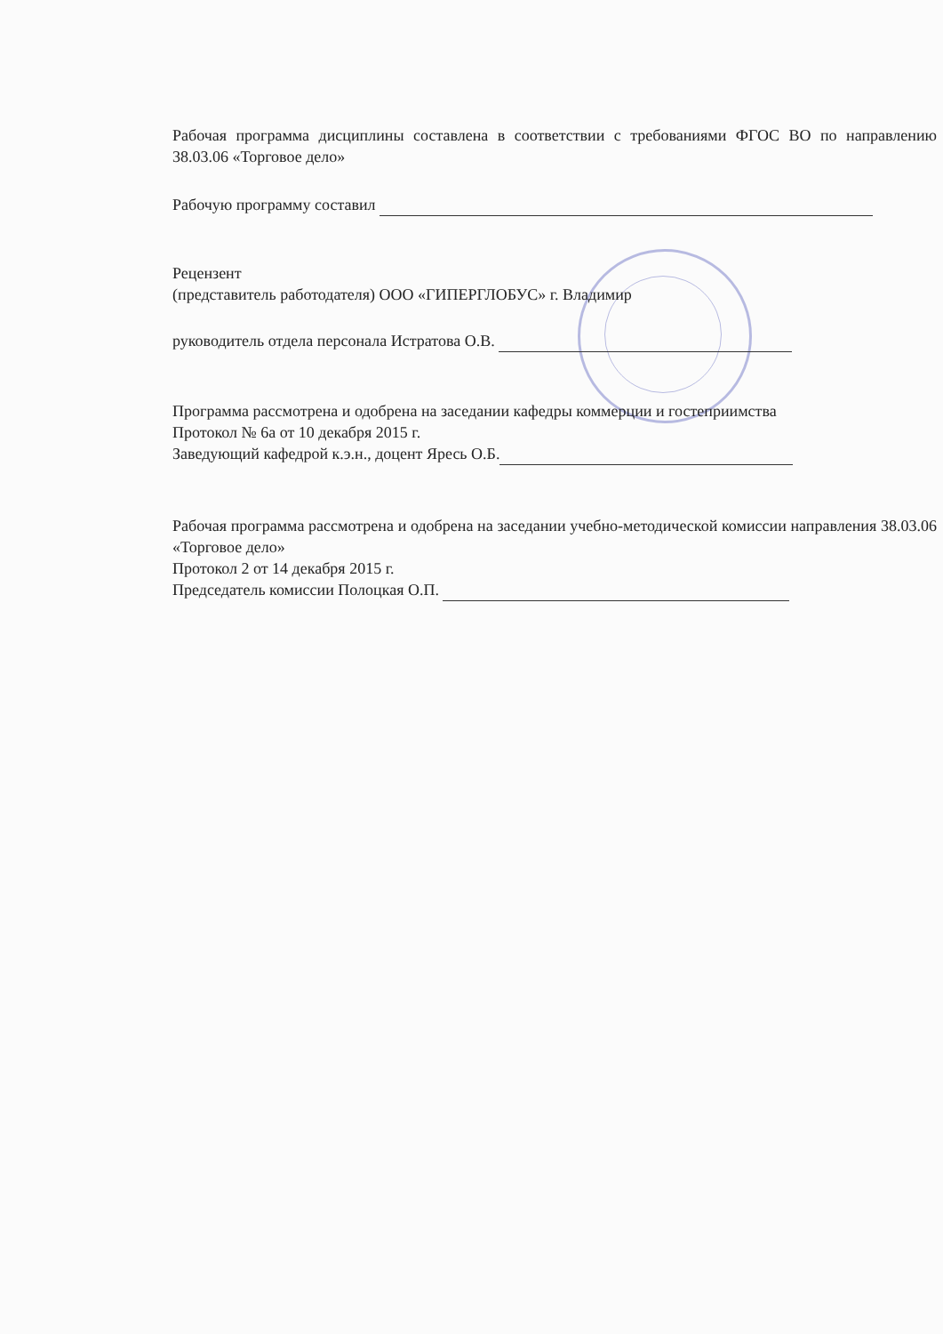Рабочая программа дисциплины составлена в соответствии с требованиями ФГОС ВО по направлению 38.03.06 «Торговое дело»
Рабочую программу составил
Рецензент
(представитель работодателя) ООО «ГИПЕРГЛОБУС» г. Владимир
руководитель отдела персонала Истратова О.В.
Программа рассмотрена и одобрена на заседании кафедры коммерции и гостеприимства
Протокол № 6а от 10 декабря 2015 г.
Заведующий кафедрой к.э.н., доцент Яресь О.Б.
Рабочая программа рассмотрена и одобрена на заседании учебно-методической комиссии направления 38.03.06 «Торговое дело»
Протокол 2 от 14 декабря 2015 г.
Председатель комиссии Полоцкая О.П.